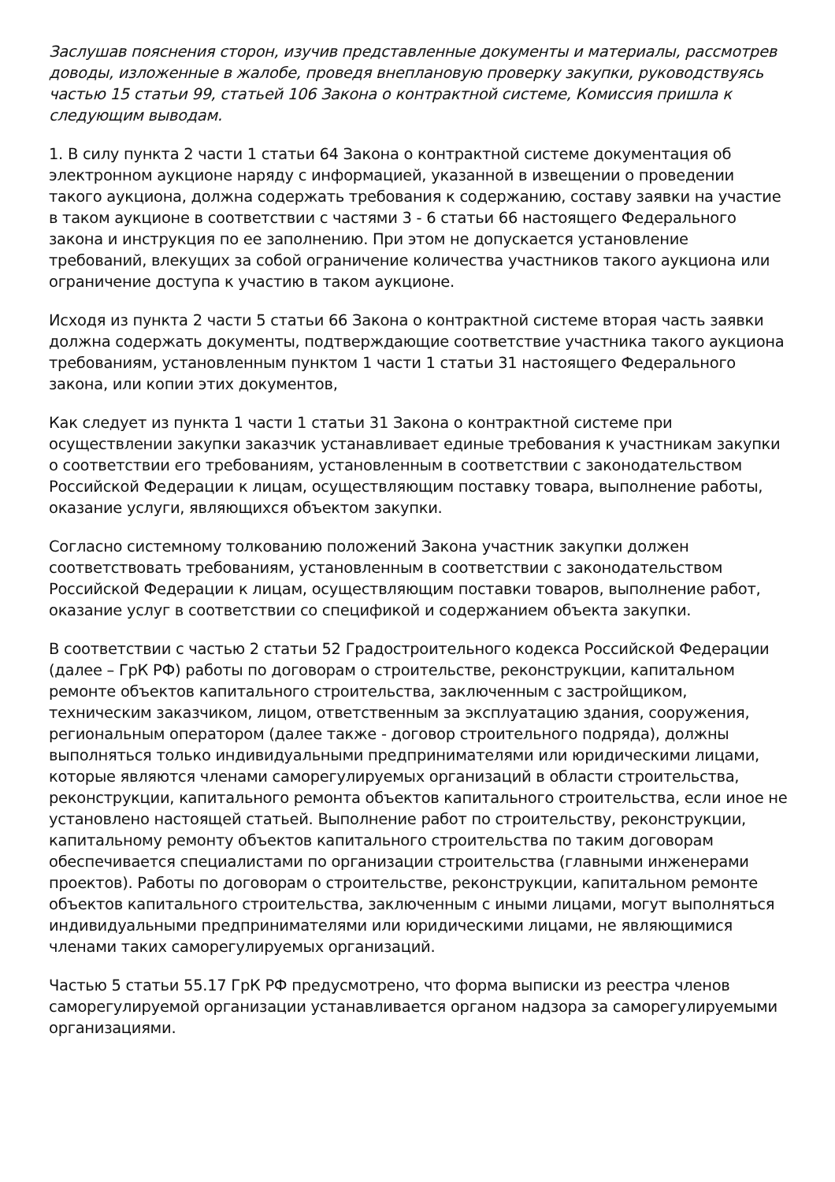Заслушав пояснения сторон, изучив представленные документы и материалы, рассмотрев доводы, изложенные в жалобе, проведя внеплановую проверку закупки, руководствуясь частью 15 статьи 99, статьей 106 Закона о контрактной системе, Комиссия пришла к следующим выводам.
1. В силу пункта 2 части 1 статьи 64 Закона о контрактной системе документация об электронном аукционе наряду с информацией, указанной в извещении о проведении такого аукциона, должна содержать требования к содержанию, составу заявки на участие в таком аукционе в соответствии с частями 3 - 6 статьи 66 настоящего Федерального закона и инструкция по ее заполнению. При этом не допускается установление требований, влекущих за собой ограничение количества участников такого аукциона или ограничение доступа к участию в таком аукционе.
Исходя из пункта 2 части 5 статьи 66 Закона о контрактной системе вторая часть заявки должна содержать документы, подтверждающие соответствие участника такого аукциона требованиям, установленным пунктом 1 части 1 статьи 31 настоящего Федерального закона, или копии этих документов,
Как следует из пункта 1 части 1 статьи 31 Закона о контрактной системе при осуществлении закупки заказчик устанавливает единые требования к участникам закупки о соответствии его требованиям, установленным в соответствии с законодательством Российской Федерации к лицам, осуществляющим поставку товара, выполнение работы, оказание услуги, являющихся объектом закупки.
Согласно системному толкованию положений Закона участник закупки должен соответствовать требованиям, установленным в соответствии с законодательством Российской Федерации к лицам, осуществляющим поставки товаров, выполнение работ, оказание услуг в соответствии со спецификой и содержанием объекта закупки.
В соответствии с частью 2 статьи 52 Градостроительного кодекса Российской Федерации (далее – ГрК РФ) работы по договорам о строительстве, реконструкции, капитальном ремонте объектов капитального строительства, заключенным с застройщиком, техническим заказчиком, лицом, ответственным за эксплуатацию здания, сооружения, региональным оператором (далее также - договор строительного подряда), должны выполняться только индивидуальными предпринимателями или юридическими лицами, которые являются членами саморегулируемых организаций в области строительства, реконструкции, капитального ремонта объектов капитального строительства, если иное не установлено настоящей статьей. Выполнение работ по строительству, реконструкции, капитальному ремонту объектов капитального строительства по таким договорам обеспечивается специалистами по организации строительства (главными инженерами проектов). Работы по договорам о строительстве, реконструкции, капитальном ремонте объектов капитального строительства, заключенным с иными лицами, могут выполняться индивидуальными предпринимателями или юридическими лицами, не являющимися членами таких саморегулируемых организаций.
Частью 5 статьи 55.17 ГрК РФ предусмотрено, что форма выписки из реестра членов саморегулируемой организации устанавливается органом надзора за саморегулируемыми организациями.